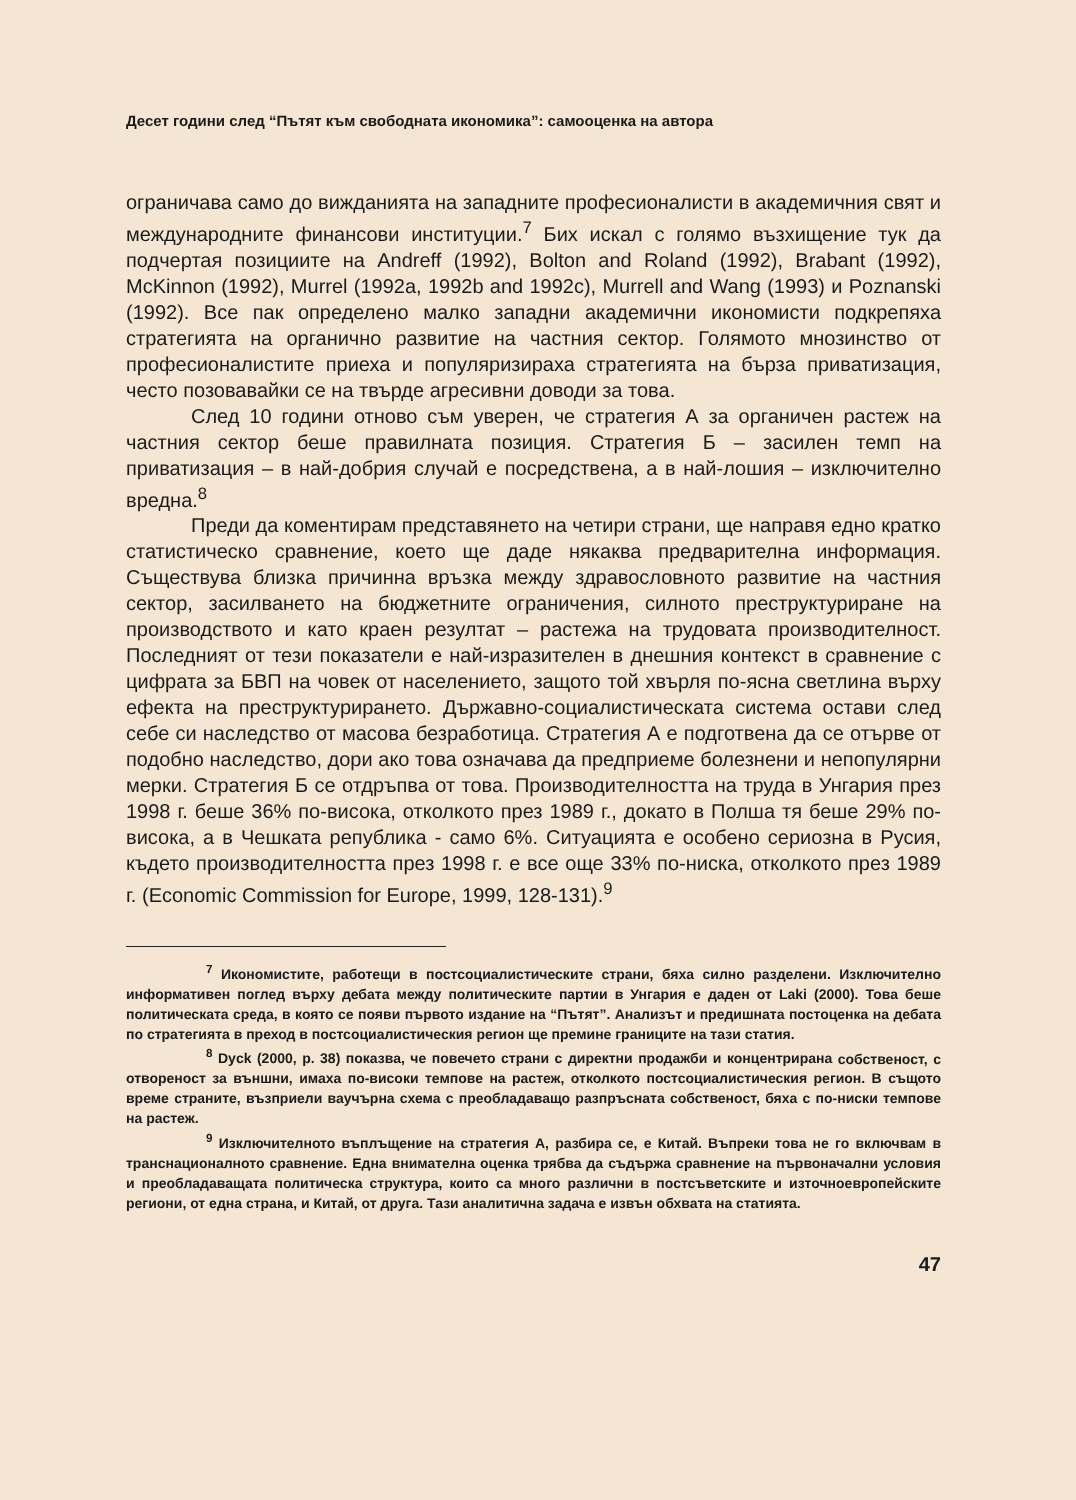Десет години след “Пътят към свободната икономика”: самооценка на автора
ограничава само до вижданията на западните професионалисти в академичния свят и международните финансови институции.<sup>7</sup> Бих искал с голямо възхищение тук да подчертая позициите на Andreff (1992), Bolton and Roland (1992), Brabant (1992), McKinnon (1992), Murrel (1992a, 1992b and 1992c), Murrell and Wang (1993) и Poznanski (1992). Все пак определено малко западни академични икономисти подкрепяха стратегията на органично развитие на частния сектор. Голямото мнозинство от професионалистите приеха и популяризираха стратегията на бърза приватизация, често позовавайки се на твърде агресивни доводи за това.
След 10 години отново съм уверен, че стратегия А за органичен растеж на частния сектор беше правилната позиция. Стратегия Б – засилен темп на приватизация – в най-добрия случай е посредствена, а в най-лошия – изключително вредна.<sup>8</sup>
Преди да коментирам представянето на четири страни, ще направя едно кратко статистическо сравнение, което ще даде някаква предварителна информация. Съществува близка причинна връзка между здравословното развитие на частния сектор, засилването на бюджетните ограничения, силното преструктуриране на производството и като краен резултат – растежа на трудовата производителност. Последният от тези показатели е най-изразителен в днешния контекст в сравнение с цифрата за БВП на човек от населението, защото той хвърля по-ясна светлина върху ефекта на преструктурирането. Държавно-социалистическата система остави след себе си наследство от масова безработица. Стратегия А е подготвена да се отърве от подобно наследство, дори ако това означава да предприеме болезнени и непопулярни мерки. Стратегия Б се отдръпва от това. Производителността на труда в Унгария през 1998 г. беше 36% по-висока, отколкото през 1989 г., докато в Полша тя беше 29% по-висока, а в Чешката република - само 6%. Ситуацията е особено сериозна в Русия, където производителността през 1998 г. е все още 33% по-ниска, отколкото през 1989 г. (Economic Commission for Europe, 1999, 128-131).<sup>9</sup>
<sup>7</sup> Икономистите, работещи в постсоциалистическите страни, бяха силно разделени. Изключително информативен поглед върху дебата между политическите партии в Унгария е даден от Laki (2000). Това беше политическата среда, в която се появи първото издание на “Пътят”. Анализът и предишната постоценка на дебата по стратегията в преход в постсоциалистическия регион ще премине границите на тази статия.
<sup>8</sup> Dyck (2000, p. 38) показва, че повечето страни с директни продажби и концентрирана собственост, с отвореност за външни, имаха по-високи темпове на растеж, отколкото постсоциалистическия регион. В същото време страните, възприели ваучърна схема с преобладаващо разпръсната собственост, бяха с по-ниски темпове на растеж.
<sup>9</sup> Изключителното въплъщение на стратегия А, разбира се, е Китай. Въпреки това не го включвам в транснационалното сравнение. Една внимателна оценка трябва да съдържа сравнение на първоначални условия и преобладаващата политическа структура, които са много различни в постсъветските и източноевропейските региони, от една страна, и Китай, от друга. Тази аналитична задача е извън обхвата на статията.
47